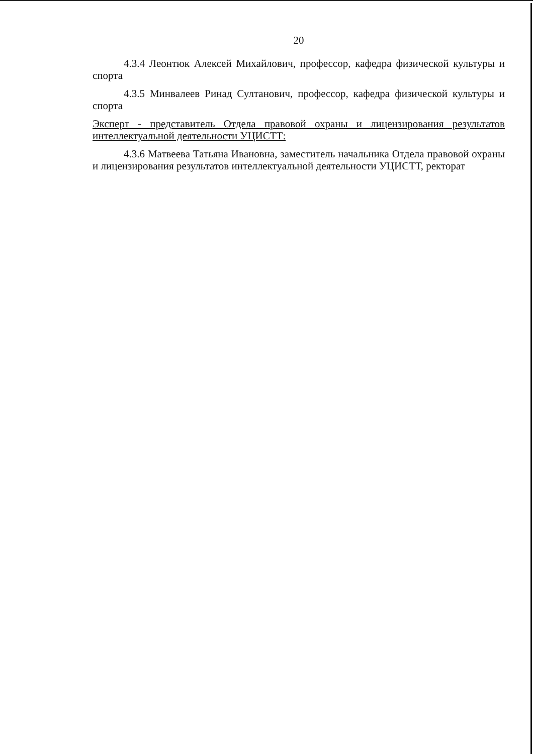20
4.3.4 Леонтюк Алексей Михайлович, профессор, кафедра физической культуры и спорта
4.3.5 Минвалеев Ринад Султанович, профессор, кафедра физической культуры и спорта
Эксперт - представитель Отдела правовой охраны и лицензирования результатов интеллектуальной деятельности УЦИСТТ:
4.3.6 Матвеева Татьяна Ивановна, заместитель начальника Отдела правовой охраны и лицензирования результатов интеллектуальной деятельности УЦИСТТ, ректорат